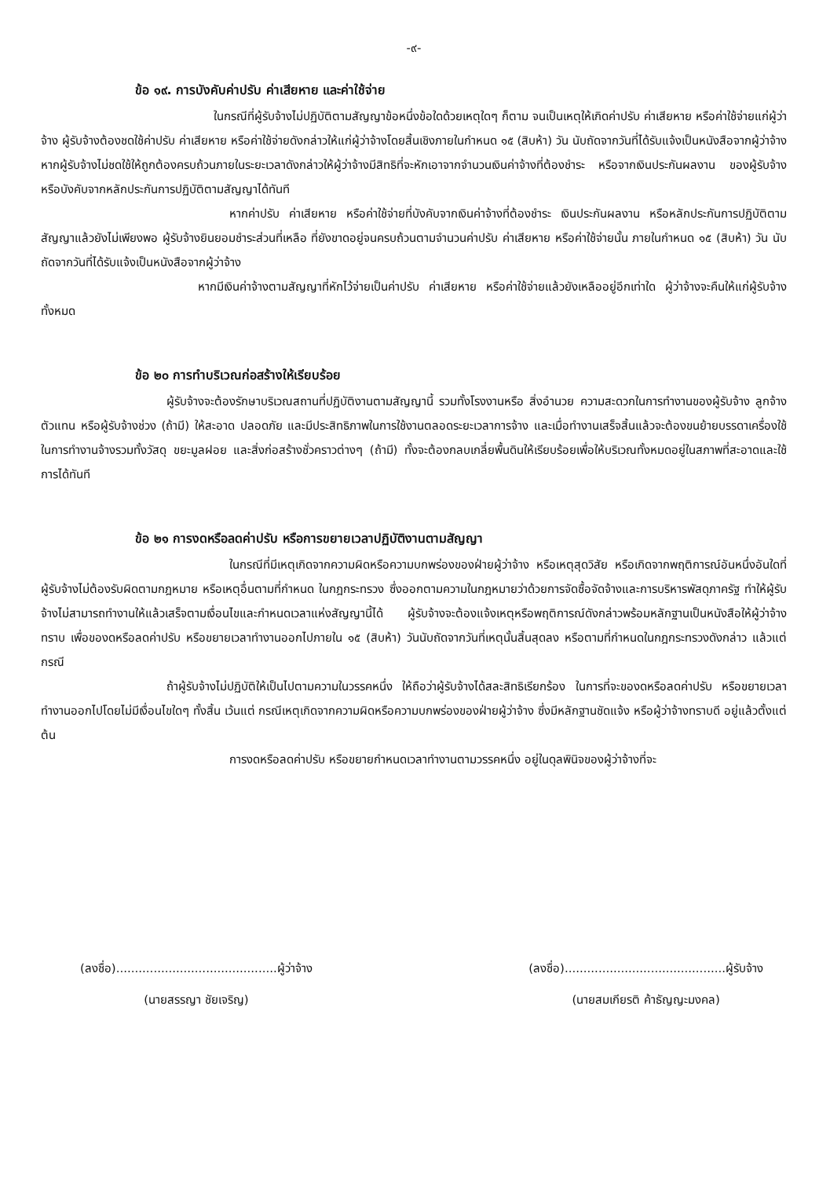-๙-
ข้อ ๑๙. การบังคับค่าปรับ ค่าเสียหาย และค่าใช้จ่าย
ในกรณีที่ผู้รับจ้างไม่ปฏิบัติตามสัญญาข้อหนึ่งข้อใดด้วยเหตุใดๆ ก็ตาม จนเป็นเหตุให้เกิดค่าปรับ ค่าเสียหาย หรือค่าใช้จ่ายแก่ผู้ว่าจ้าง ผู้รับจ้างต้องชดใช้ค่าปรับ ค่าเสียหาย หรือค่าใช้จ่ายดังกล่าวให้แก่ผู้ว่าจ้างโดยสิ้นเชิงภายในกำหนด ๑๕ (สิบห้า) วัน นับถัดจากวันที่ได้รับแจ้งเป็นหนังสือจากผู้ว่าจ้าง หากผู้รับจ้างไม่ชดใช้ให้ถูกต้องครบถ้วนภายในระยะเวลาดังกล่าวให้ผู้ว่าจ้างมีสิทธิที่จะหักเอาจากจำนวนเงินค่าจ้างที่ต้องชำระ หรือจากเงินประกันผลงาน ของผู้รับจ้าง หรือบังคับจากหลักประกันการปฏิบัติตามสัญญาได้ทันที
หากค่าปรับ ค่าเสียหาย หรือค่าใช้จ่ายที่บังคับจากเงินค่าจ้างที่ต้องชำระ เงินประกันผลงาน หรือหลักประกันการปฏิบัติตามสัญญาแล้วยังไม่เพียงพอ ผู้รับจ้างยินยอมชำระส่วนที่เหลือ ที่ยังขาดอยู่จนครบถ้วนตามจำนวนค่าปรับ ค่าเสียหาย หรือค่าใช้จ่ายนั้น ภายในกำหนด ๑๕ (สิบห้า) วัน นับถัดจากวันที่ได้รับแจ้งเป็นหนังสือจากผู้ว่าจ้าง
หากมีเงินค่าจ้างตามสัญญาที่หักไว้จ่ายเป็นค่าปรับ ค่าเสียหาย หรือค่าใช้จ่ายแล้วยังเหลืออยู่อีกเท่าใด ผู้ว่าจ้างจะคืนให้แก่ผู้รับจ้างทั้งหมด
ข้อ ๒๐ การทำบริเวณก่อสร้างให้เรียบร้อย
ผู้รับจ้างจะต้องรักษาบริเวณสถานที่ปฏิบัติงานตามสัญญานี้ รวมทั้งโรงงานหรือ สิ่งอำนวย ความสะดวกในการทำงานของผู้รับจ้าง ลูกจ้าง ตัวแทน หรือผู้รับจ้างช่วง (ถ้ามี) ให้สะอาด ปลอดภัย และมีประสิทธิภาพในการใช้งานตลอดระยะเวลาการจ้าง และเมื่อทำงานเสร็จสิ้นแล้วจะต้องขนย้ายบรรดาเครื่องใช้ในการทำงานจ้างรวมทั้งวัสดุ ขยะมูลฝอย และสิ่งก่อสร้างชั่วคราวต่างๆ (ถ้ามี) ทั้งจะต้องกลบเกลี่ยพื้นดินให้เรียบร้อยเพื่อให้บริเวณทั้งหมดอยู่ในสภาพที่สะอาดและใช้การได้ทันที
ข้อ ๒๑ การงดหรือลดค่าปรับ หรือการขยายเวลาปฏิบัติงานตามสัญญา
ในกรณีที่มีเหตุเกิดจากความผิดหรือความบกพร่องของฝ่ายผู้ว่าจ้าง หรือเหตุสุดวิสัย หรือเกิดจากพฤติการณ์อันหนึ่งอันใดที่ผู้รับจ้างไม่ต้องรับผิดตามกฎหมาย หรือเหตุอื่นตามที่กำหนด ในกฎกระทรวง ซึ่งออกตามความในกฎหมายว่าด้วยการจัดซื้อจัดจ้างและการบริหารพัสดุภาครัฐ ทำให้ผู้รับจ้างไม่สามารถทำงานให้แล้วเสร็จตามเงื่อนไขและกำหนดเวลาแห่งสัญญานี้ได้ ผู้รับจ้างจะต้องแจ้งเหตุหรือพฤติการณ์ดังกล่าวพร้อมหลักฐานเป็นหนังสือให้ผู้ว่าจ้างทราบ เพื่อของดหรือลดค่าปรับ หรือขยายเวลาทำงานออกไปภายใน ๑๕ (สิบห้า) วันนับถัดจากวันที่เหตุนั้นสิ้นสุดลง หรือตามที่กำหนดในกฎกระทรวงดังกล่าว แล้วแต่กรณี
ถ้าผู้รับจ้างไม่ปฏิบัติให้เป็นไปตามความในวรรคหนึ่ง ให้ถือว่าผู้รับจ้างได้สละสิทธิเรียกร้อง ในการที่จะของดหรือลดค่าปรับ หรือขยายเวลาทำงานออกไปโดยไม่มีเงื่อนไขใดๆ ทั้งสิ้น เว้นแต่ กรณีเหตุเกิดจากความผิดหรือความบกพร่องของฝ่ายผู้ว่าจ้าง ซึ่งมีหลักฐานชัดแจ้ง หรือผู้ว่าจ้างทราบดี อยู่แล้วตั้งแต่ต้น
การงดหรือลดค่าปรับ หรือขยายกำหนดเวลาทำงานตามวรรคหนึ่ง อยู่ในดุลพินิจของผู้ว่าจ้างที่จะ
(ลงชื่อ)...........................................ผู้ว่าจ้าง
(นายสรรญา ชัยเจริญ)
(ลงชื่อ)...........................................ผู้รับจ้าง
(นายสมเกียรติ ค้าธัญญะมงคล)